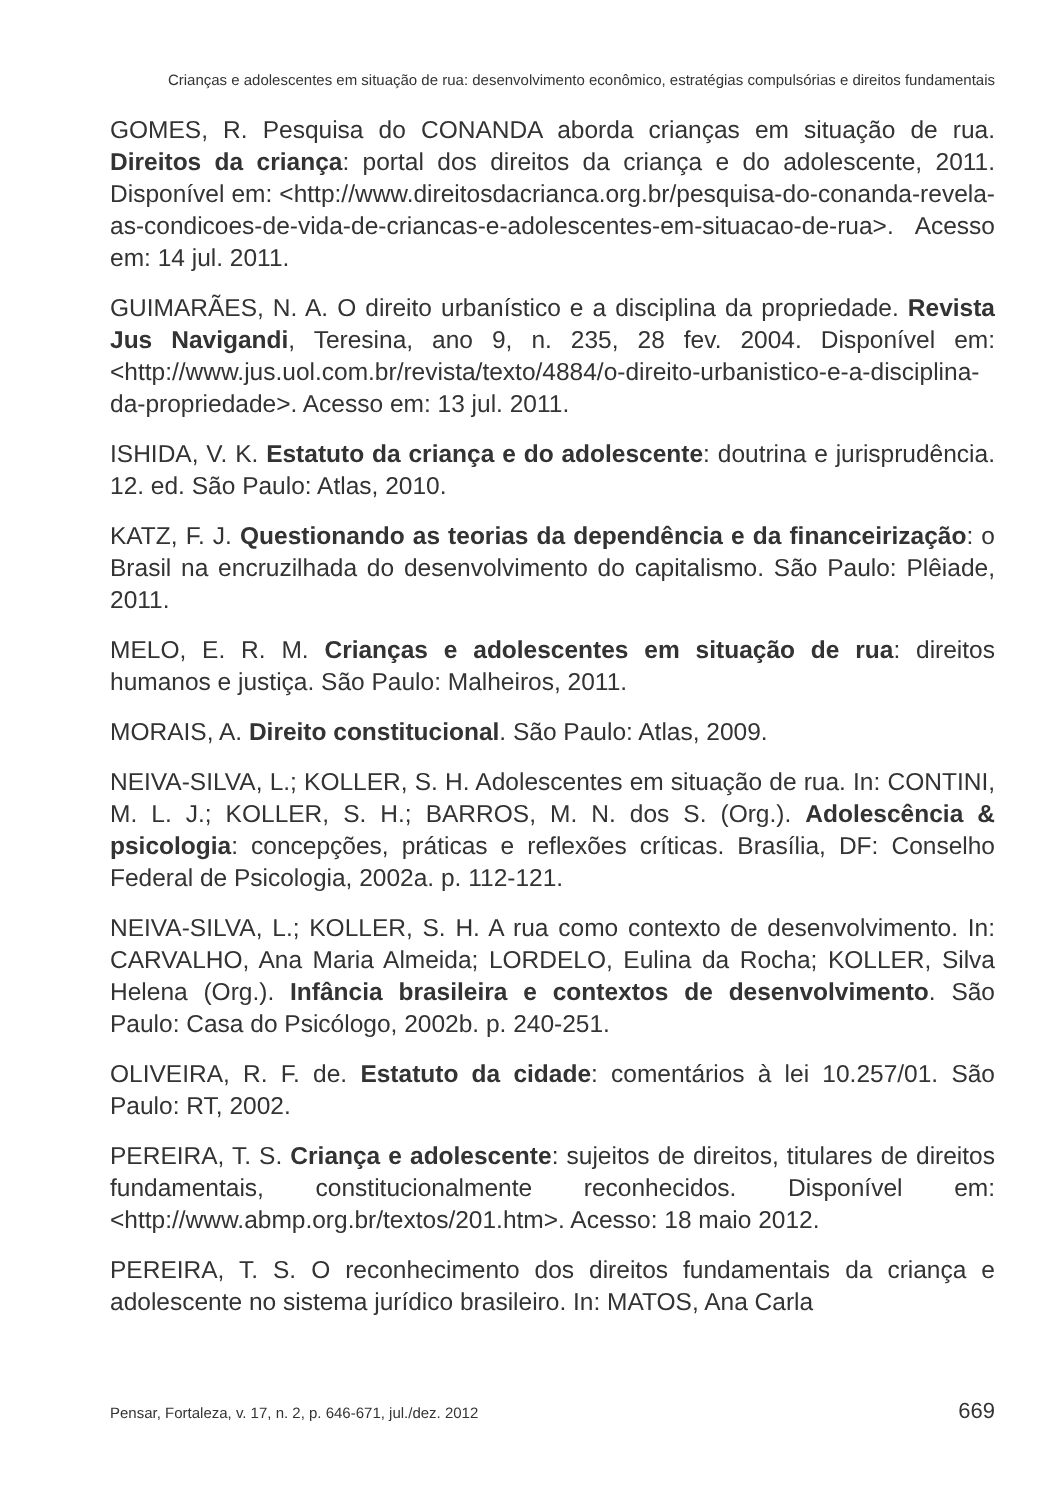Crianças e adolescentes em situação de rua: desenvolvimento econômico, estratégias compulsórias e direitos fundamentais
GOMES, R. Pesquisa do CONANDA aborda crianças em situação de rua. Direitos da criança: portal dos direitos da criança e do adolescente, 2011. Disponível em: <http://www.direitosdacrianca.org.br/pesquisa-do-conanda-revela-as-condicoes-de-vida-de-criancas-e-adolescentes-em-situacao-de-rua>. Acesso em: 14 jul. 2011.
GUIMARÃES, N. A. O direito urbanístico e a disciplina da propriedade. Revista Jus Navigandi, Teresina, ano 9, n. 235, 28 fev. 2004. Disponível em: <http://www.jus.uol.com.br/revista/texto/4884/o-direito-urbanistico-e-a-disciplina-da-propriedade>. Acesso em: 13 jul. 2011.
ISHIDA, V. K. Estatuto da criança e do adolescente: doutrina e jurisprudência. 12. ed. São Paulo: Atlas, 2010.
KATZ, F. J. Questionando as teorias da dependência e da financeirização: o Brasil na encruzilhada do desenvolvimento do capitalismo. São Paulo: Plêiade, 2011.
MELO, E. R. M. Crianças e adolescentes em situação de rua: direitos humanos e justiça. São Paulo: Malheiros, 2011.
MORAIS, A. Direito constitucional. São Paulo: Atlas, 2009.
NEIVA-SILVA, L.; KOLLER, S. H. Adolescentes em situação de rua. In: CONTINI, M. L. J.; KOLLER, S. H.; BARROS, M. N. dos S. (Org.). Adolescência & psicologia: concepções, práticas e reflexões críticas. Brasília, DF: Conselho Federal de Psicologia, 2002a. p. 112-121.
NEIVA-SILVA, L.; KOLLER, S. H. A rua como contexto de desenvolvimento. In: CARVALHO, Ana Maria Almeida; LORDELO, Eulina da Rocha; KOLLER, Silva Helena (Org.). Infância brasileira e contextos de desenvolvimento. São Paulo: Casa do Psicólogo, 2002b. p. 240-251.
OLIVEIRA, R. F. de. Estatuto da cidade: comentários à lei 10.257/01. São Paulo: RT, 2002.
PEREIRA, T. S. Criança e adolescente: sujeitos de direitos, titulares de direitos fundamentais, constitucionalmente reconhecidos. Disponível em: <http://www.abmp.org.br/textos/201.htm>. Acesso: 18 maio 2012.
PEREIRA, T. S. O reconhecimento dos direitos fundamentais da criança e adolescente no sistema jurídico brasileiro. In: MATOS, Ana Carla
Pensar, Fortaleza, v. 17, n. 2, p. 646-671, jul./dez. 2012 669